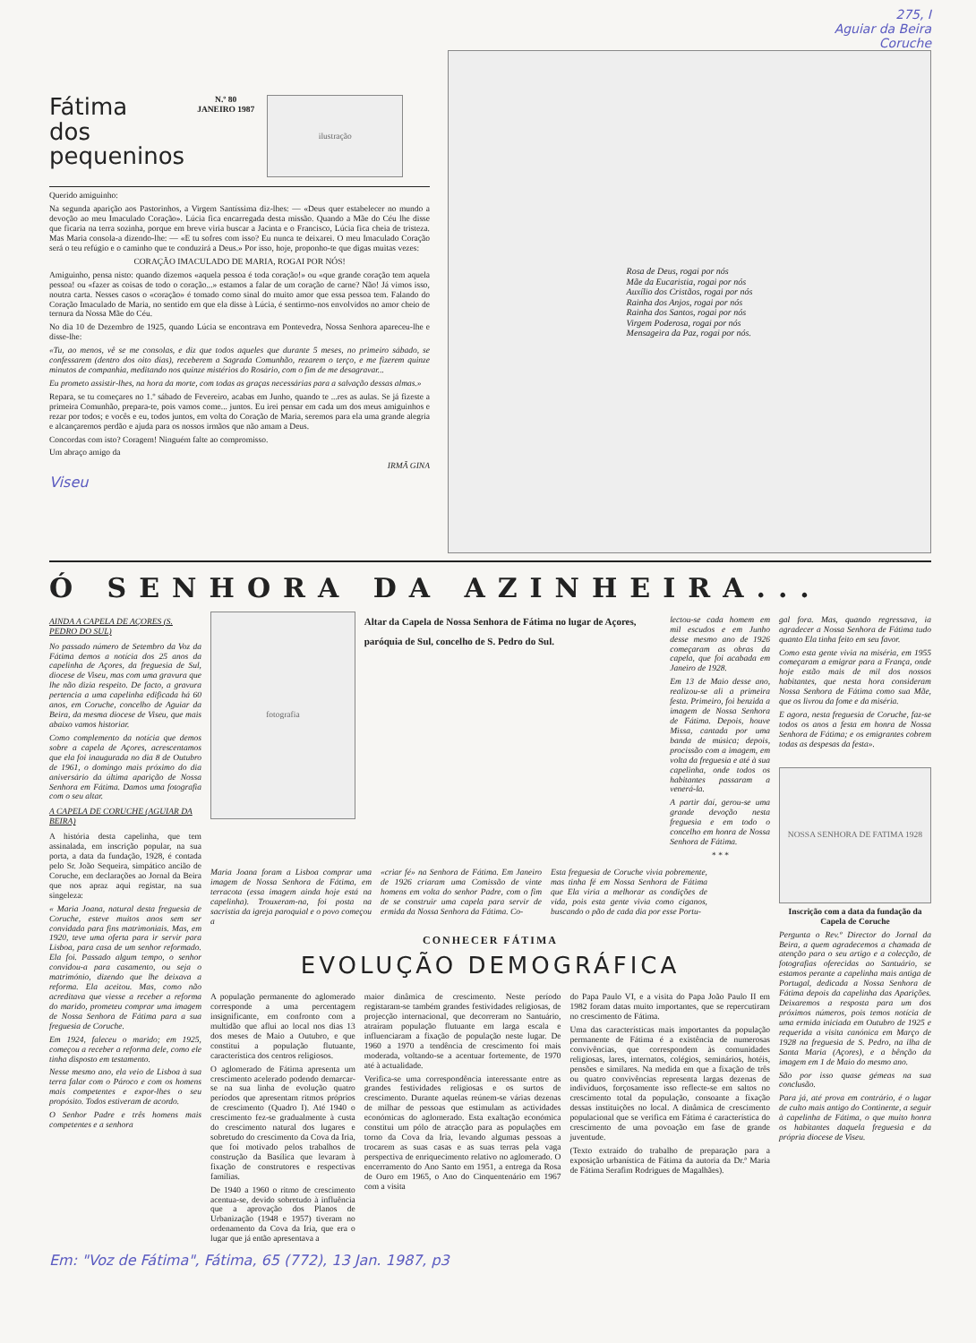275, I
Aguiar da Beira
Coruche
Fátima
dos
pequeninos
N.º 80
JANEIRO 1987
ilustração
Querido amiguinho:
Na segunda aparição aos Pastorinhos, a Virgem Santíssima diz-lhes: — «Deus quer estabelecer no mundo a devoção ao meu Imaculado Coração». Lúcia fica encarregada desta missão. Quando a Mãe do Céu lhe disse que ficaria na terra sozinha, porque em breve viria buscar a Jacinta e o Francisco, Lúcia fica cheia de tristeza. Mas Maria consola-a dizendo-lhe: — «E tu sofres com isso? Eu nunca te deixarei. O meu Imaculado Coração será o teu refúgio e o caminho que te conduzirá a Deus.» Por isso, hoje, proponho-te que digas muitas vezes:
CORAÇÃO IMACULADO DE MARIA, ROGAI POR NÓS!
Amiguinho, pensa nisto: quando dizemos «aquela pessoa é toda coração!» ou «que grande coração tem aquela pessoa! ou «fazer as coisas de todo o coração...» estamos a falar de um coração de carne? Não! Já vimos isso, noutra carta. Nesses casos o «coração» é tomado como sinal do muito amor que essa pessoa tem. Falando do Coração Imaculado de Maria, no sentido em que ela disse à Lúcia, é sentirmo-nos envolvidos no amor cheio de ternura da Nossa Mãe do Céu.
No dia 10 de Dezembro de 1925, quando Lúcia se encontrava em Pontevedra, Nossa Senhora apareceu-lhe e disse-lhe:
«Tu, ao menos, vê se me consolas, e diz que todos aqueles que durante 5 meses, no primeiro sábado, se confessarem (dentro dos oito dias), receberem a Sagrada Comunhão, rezarem o terço, e me fizerem quinze minutos de companhia, meditando nos quinze mistérios do Rosário, com o fim de me desagravar...
Eu prometo assistir-lhes, na hora da morte, com todas as graças necessárias para a salvação dessas almas.»
Repara, se tu começares no 1.º sábado de Fevereiro, acabas em Junho, quando te ...res as aulas. Se já fizeste a primeira Comunhão, prepara-te, pois vamos come... juntos. Eu irei pensar em cada um dos meus amiguinhos e rezar por todos; e vocês e eu, todos juntos, em volta do Coração de Maria, seremos para ela uma grande alegria e alcançaremos perdão e ajuda para os nossos irmãos que não amam a Deus.
Concordas com isto? Coragem! Ninguém falte ao compromisso.
Um abraço amigo da
IRMÃ GINA
Viseu
Rosa de Deus, rogai por nós
Mãe da Eucaristia, rogai por nós
Auxílio dos Cristãos, rogai por nós
Rainha dos Anjos, rogai por nós
Rainha dos Santos, rogai por nós
Virgem Poderosa, rogai por nós
Mensageira da Paz, rogai por nós.
Ó SENHORA DA AZINHEIRA...
AINDA A CAPELA DE AÇORES (S. PEDRO DO SUL)
No passado número de Setembro da Voz da Fátima demos a notícia dos 25 anos da capelinha de Açores, da freguesia de Sul, diocese de Viseu, mas com uma gravura que lhe não dizia respeito. De facto, a gravura pertencia a uma capelinha edificada há 60 anos, em Coruche, concelho de Aguiar da Beira, da mesma diocese de Viseu, que mais abaixo vamos historiar.
Como complemento da notícia que demos sobre a capela de Açores, acrescentamos que ela foi inaugurada no dia 8 de Outubro de 1961, o domingo mais próximo do dia aniversário da última aparição de Nossa Senhora em Fátima. Damos uma fotografia com o seu altar.
A CAPELA DE CORUCHE (AGUIAR DA BEIRA)
A história desta capelinha, que tem assinalada, em inscrição popular, na sua porta, a data da fundação, 1928, é contada pelo Sr. João Sequeira, simpático ancião de Coruche, em declarações ao Jornal da Beira que nos apraz aqui registar, na sua singeleza:
« Maria Joana, natural desta freguesia de Coruche, esteve muitos anos sem ser convidada para fins matrimoniais. Mas, em 1920, teve uma oferta para ir servir para Lisboa, para casa de um senhor reformado. Ela foi. Passado algum tempo, o senhor convidou-a para casamento, ou seja o matrimónio, dizendo que lhe deixava a reforma. Ela aceitou. Mas, como não acreditava que viesse a receber a reforma do marido, prometeu comprar uma imagem de Nossa Senhora de Fátima para a sua freguesia de Coruche.
Em 1924, faleceu o marido; em 1925, começou a receber a reforma dele, como ele tinha disposto em testamento.
Nesse mesmo ano, ela veio de Lisboa à sua terra falar com o Pároco e com os homens mais competentes e expor-lhes o seu propósito. Todos estiveram de acordo.
O Senhor Padre e três homens mais competentes e a senhora
fotografia
Altar da Capela de Nossa Senhora de Fátima no lugar de Açores, paróquia de Sul, concelho de S. Pedro do Sul.
lectou-se cada homem em mil escudos e em Junho desse mesmo ano de 1926 começaram as obras da capela, que foi acabada em Janeiro de 1928.
Em 13 de Maio desse ano, realizou-se ali a primeira festa. Primeiro, foi benzida a imagem de Nossa Senhora de Fátima. Depois, houve Missa, cantada por uma banda de música; depois, procissão com a imagem, em volta da freguesia e até à sua capelinha, onde todos os habitantes passaram a venerá-la.
A partir daí, gerou-se uma grande devoção nesta freguesia e em todo o concelho em honra de Nossa Senhora de Fátima.
* * *
Maria Joana foram a Lisboa comprar uma imagem de Nossa Senhora de Fátima, em terracota (essa imagem ainda hoje está na capelinha). Trouxeram-na, foi posta na sacristia da igreja paroquial e o povo começou a
«criar fé» na Senhora de Fátima. Em Janeiro de 1926 criaram uma Comissão de vinte homens em volta do senhor Padre, com o fim de se construir uma capela para servir de ermida da Nossa Senhora da Fátima. Co-
Esta freguesia de Coruche vivia pobremente, mas tinha fé em Nossa Senhora de Fátima que Ela viria a melhorar as condições de vida, pois esta gente vivia como ciganos, buscando o pão de cada dia por esse Portu-
CONHECER FÁTIMA
EVOLUÇÃO DEMOGRÁFICA
A população permanente do aglomerado corresponde a uma percentagem insignificante, em confronto com a multidão que aflui ao local nos dias 13 dos meses de Maio a Outubro, e que constitui a população flutuante, característica dos centros religiosos.
O aglomerado de Fátima apresenta um crescimento acelerado podendo demarcar-se na sua linha de evolução quatro períodos que apresentam ritmos próprios de crescimento (Quadro I). Até 1940 o crescimento fez-se gradualmente à custa do crescimento natural dos lugares e sobretudo do crescimento da Cova da Iria, que foi motivado pelos trabalhos de construção da Basílica que levaram à fixação de construtores e respectivas famílias.
De 1940 a 1960 o ritmo de crescimento acentua-se, devido sobretudo à influência que a aprovação dos Planos de Urbanização (1948 e 1957) tiveram no ordenamento da Cova da Iria, que era o lugar que já então apresentava a
maior dinâmica de crescimento. Neste período registaram-se também grandes festividades religiosas, de projecção internacional, que decorreram no Santuário, atraíram população flutuante em larga escala e influenciaram a fixação de população neste lugar. De 1960 a 1970 a tendência de crescimento foi mais moderada, voltando-se a acentuar fortemente, de 1970 até à actualidade.
Verifica-se uma correspondência interessante entre as grandes festividades religiosas e os surtos de crescimento. Durante aquelas reúnem-se várias dezenas de milhar de pessoas que estimulam as actividades económicas do aglomerado. Esta exaltação económica constitui um pólo de atracção para as populações em torno da Cova da Iria, levando algumas pessoas a trocarem as suas casas e as suas terras pela vaga perspectiva de enriquecimento relativo no aglomerado. O encerramento do Ano Santo em 1951, a entrega da Rosa de Ouro em 1965, o Ano do Cinquentenário em 1967 com a visita
do Papa Paulo VI, e a visita do Papa João Paulo II em 1982 foram datas muito importantes, que se repercutiram no crescimento de Fátima.
Uma das características mais importantes da população permanente de Fátima é a existência de numerosas convivências, que correspondem às comunidades religiosas, lares, internatos, colégios, seminários, hotéis, pensões e similares. Na medida em que a fixação de três ou quatro convivências representa largas dezenas de indivíduos, forçosamente isso reflecte-se em saltos no crescimento total da população, consoante a fixação dessas instituições no local. A dinâmica de crescimento populacional que se verifica em Fátima é característica do crescimento de uma povoação em fase de grande juventude.
(Texto extraído do trabalho de preparação para a exposição urbanística de Fátima da autoria da Dr.ª Maria de Fátima Serafim Rodrigues de Magalhães).
gal fora. Mas, quando regressava, ia agradecer a Nossa Senhora de Fátima tudo quanto Ela tinha feito em seu favor.
Como esta gente vivia na miséria, em 1955 começaram a emigrar para a França, onde hoje estão mais de mil dos nossos habitantes, que nesta hora consideram Nossa Senhora de Fátima como sua Mãe, que os livrou da fome e da miséria.
E agora, nesta freguesia de Coruche, faz-se todos os anos a festa em honra de Nossa Senhora de Fátima; e os emigrantes cobrem todas as despesas da festa».
NOSSA SENHORA DE FATIMA 1928
Inscrição com a data da fundação da Capela de Coruche
Pergunta o Rev.º Director do Jornal da Beira, a quem agradecemos a chamada de atenção para o seu artigo e a colecção, de fotografias oferecidas ao Santuário, se estamos perante a capelinha mais antiga de Portugal, dedicada a Nossa Senhora de Fátima depois da capelinha das Aparições. Deixaremos a resposta para um dos próximos números, pois temos notícia de uma ermida iniciada em Outubro de 1925 e requerida a visita canónica em Março de 1928 na freguesia de S. Pedro, na ilha de Santa Maria (Açores), e a bênção da imagem em 1 de Maio do mesmo ano.
São por isso quase gémeas na sua conclusão.
Para já, até prova em contrário, é o lugar de culto mais antigo do Continente, a seguir à capelinha de Fátima, o que muito honra os habitantes daquela freguesia e da própria diocese de Viseu.
Em: "Voz de Fátima", Fátima, 65 (772), 13 Jan. 1987, p3